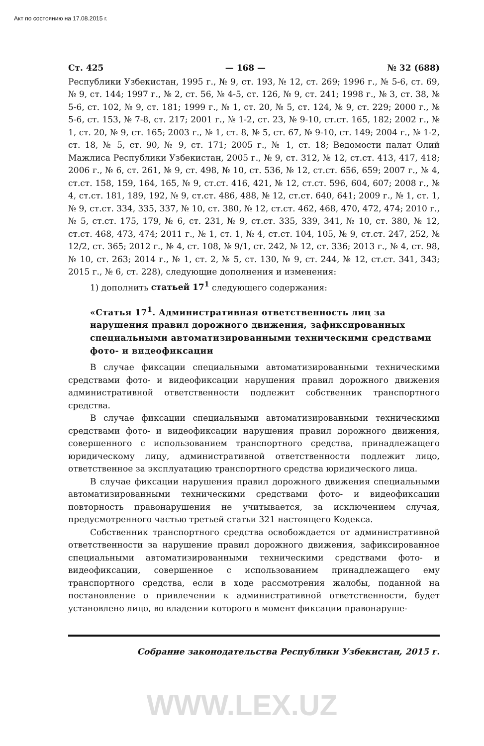Акт по состоянию на 17.08.2015 г.
Ст. 425 — 168 — № 32 (688)
Республики Узбекистан, 1995 г., № 9, ст. 193, № 12, ст. 269; 1996 г., № 5-6, ст. 69, № 9, ст. 144; 1997 г., № 2, ст. 56, № 4-5, ст. 126, № 9, ст. 241; 1998 г., № 3, ст. 38, № 5-6, ст. 102, № 9, ст. 181; 1999 г., № 1, ст. 20, № 5, ст. 124, № 9, ст. 229; 2000 г., № 5-6, ст. 153, № 7-8, ст. 217; 2001 г., № 1-2, ст. 23, № 9-10, ст.ст. 165, 182; 2002 г., № 1, ст. 20, № 9, ст. 165; 2003 г., № 1, ст. 8, № 5, ст. 67, № 9-10, ст. 149; 2004 г., № 1-2, ст. 18, № 5, ст. 90, № 9, ст. 171; 2005 г., № 1, ст. 18; Ведомости палат Олий Мажлиса Республики Узбекистан, 2005 г., № 9, ст. 312, № 12, ст.ст. 413, 417, 418; 2006 г., № 6, ст. 261, № 9, ст. 498, № 10, ст. 536, № 12, ст.ст. 656, 659; 2007 г., № 4, ст.ст. 158, 159, 164, 165, № 9, ст.ст. 416, 421, № 12, ст.ст. 596, 604, 607; 2008 г., № 4, ст.ст. 181, 189, 192, № 9, ст.ст. 486, 488, № 12, ст.ст. 640, 641; 2009 г., № 1, ст. 1, № 9, ст.ст. 334, 335, 337, № 10, ст. 380, № 12, ст.ст. 462, 468, 470, 472, 474; 2010 г., № 5, ст.ст. 175, 179, № 6, ст. 231, № 9, ст.ст. 335, 339, 341, № 10, ст. 380, № 12, ст.ст. 468, 473, 474; 2011 г., № 1, ст. 1, № 4, ст.ст. 104, 105, № 9, ст.ст. 247, 252, № 12/2, ст. 365; 2012 г., № 4, ст. 108, № 9/1, ст. 242, № 12, ст. 336; 2013 г., № 4, ст. 98, № 10, ст. 263; 2014 г., № 1, ст. 2, № 5, ст. 130, № 9, ст. 244, № 12, ст.ст. 341, 343; 2015 г., № 6, ст. 228), следующие дополнения и изменения:
1) дополнить статьей 17<sup>1</sup> следующего содержания:
«Статья 17<sup>1</sup>. Административная ответственность лиц за нарушения правил дорожного движения, зафиксированных специальными автоматизированными техническими средствами фото- и видеофиксации
В случае фиксации специальными автоматизированными техническими средствами фото- и видеофиксации нарушения правил дорожного движения административной ответственности подлежит собственник транспортного средства.
В случае фиксации специальными автоматизированными техническими средствами фото- и видеофиксации нарушения правил дорожного движения, совершенного с использованием транспортного средства, принадлежащего юридическому лицу, административной ответственности подлежит лицо, ответственное за эксплуатацию транспортного средства юридического лица.
В случае фиксации нарушения правил дорожного движения специальными автоматизированными техническими средствами фото- и видеофиксации повторность правонарушения не учитывается, за исключением случая, предусмотренного частью третьей статьи 321 настоящего Кодекса.
Собственник транспортного средства освобождается от административной ответственности за нарушение правил дорожного движения, зафиксированное специальными автоматизированными техническими средствами фото- и видеофиксации, совершенное с использованием принадлежащего ему транспортного средства, если в ходе рассмотрения жалобы, поданной на постановление о привлечении к административной ответственности, будет установлено лицо, во владении которого в момент фиксации правонаруше-
Собрание законодательства Республики Узбекистан, 2015 г.
WWW.LEX.UZ